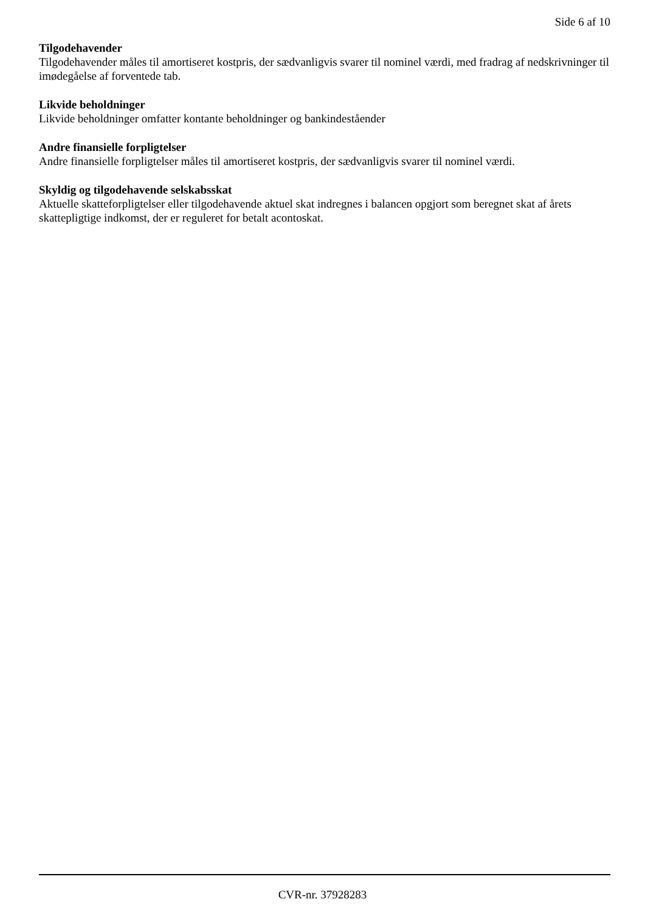Side 6 af 10
Tilgodehavender
Tilgodehavender måles til amortiseret kostpris, der sædvanligvis svarer til nominel værdi, med fradrag af nedskrivninger til imødegåelse af forventede tab.
Likvide beholdninger
Likvide beholdninger omfatter kontante beholdninger og bankindeståender
Andre finansielle forpligtelser
Andre finansielle forpligtelser måles til amortiseret kostpris, der sædvanligvis svarer til nominel værdi.
Skyldig og tilgodehavende selskabsskat
Aktuelle skatteforpligtelser eller tilgodehavende aktuel skat indregnes i balancen opgjort som beregnet skat af årets skattepligtige indkomst, der er reguleret for betalt acontoskat.
CVR-nr. 37928283